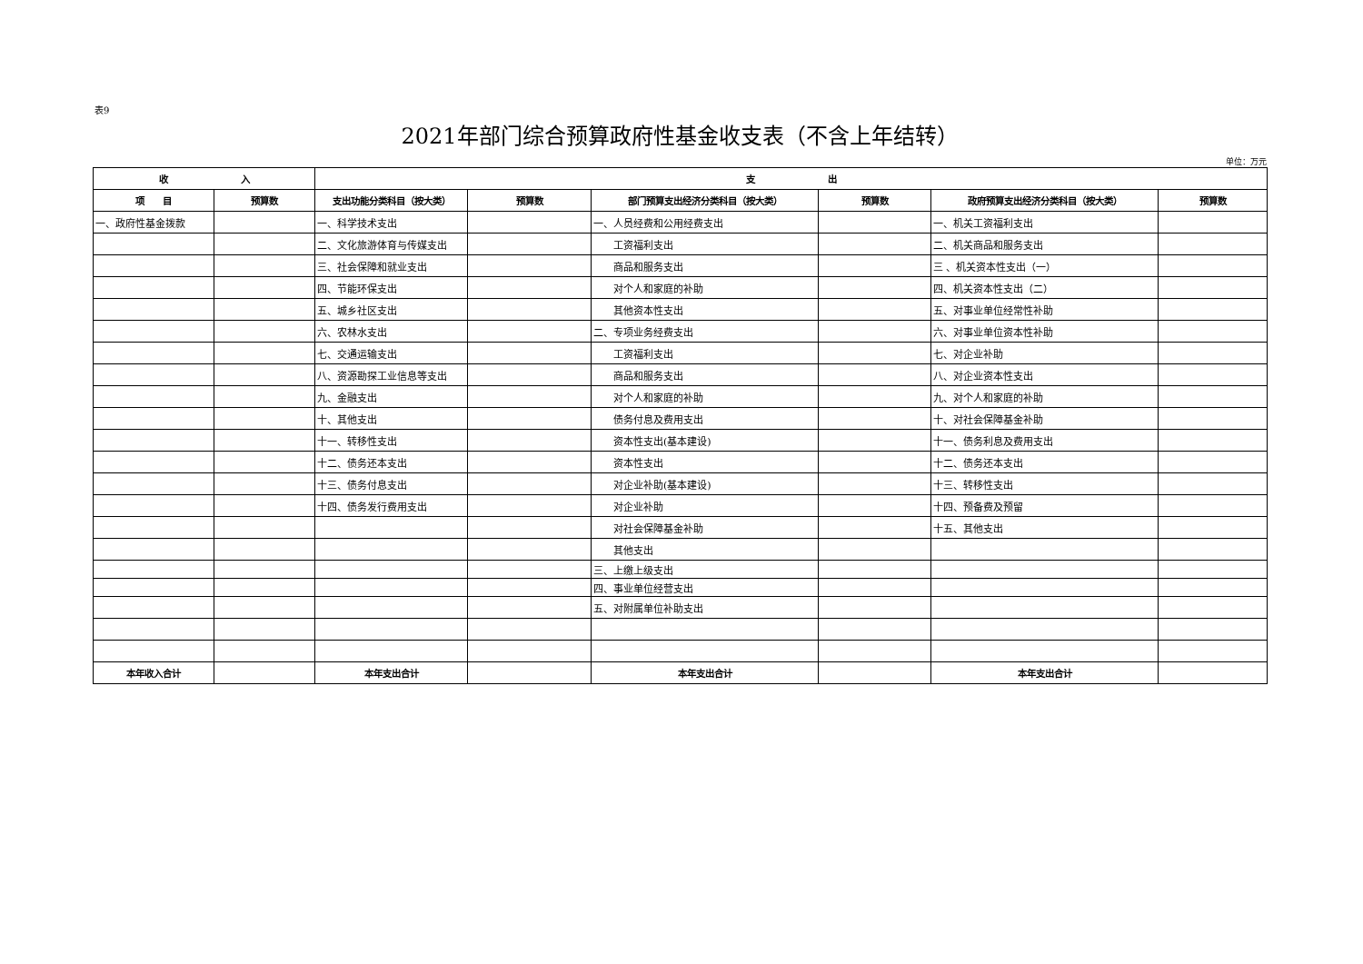表9
2021年部门综合预算政府性基金收支表（不含上年结转）
单位：万元
| 收 入 | | 支 出 | | | | | |
| --- | --- | --- | --- | --- | --- | --- | --- |
| 项 目 | 预算数 | 支出功能分类科目（按大类） | 预算数 | 部门预算支出经济分类科目（按大类） | 预算数 | 政府预算支出经济分类科目（按大类） | 预算数 |
| 一、政府性基金拨款 | | 一、科学技术支出 | | 一、人员经费和公用经费支出 | | 一、机关工资福利支出 | |
| | | 二、文化旅游体育与传媒支出 | | 工资福利支出 | | 二、机关商品和服务支出 | |
| | | 三、社会保障和就业支出 | | 商品和服务支出 | | 三 、机关资本性支出（一） | |
| | | 四、节能环保支出 | | 对个人和家庭的补助 | | 四、机关资本性支出（二） | |
| | | 五、城乡社区支出 | | 其他资本性支出 | | 五、对事业单位经常性补助 | |
| | | 六、农林水支出 | | 二、专项业务经费支出 | | 六、对事业单位资本性补助 | |
| | | 七、交通运输支出 | | 工资福利支出 | | 七、对企业补助 | |
| | | 八、资源勘探工业信息等支出 | | 商品和服务支出 | | 八、对企业资本性支出 | |
| | | 九、金融支出 | | 对个人和家庭的补助 | | 九、对个人和家庭的补助 | |
| | | 十、其他支出 | | 债务付息及费用支出 | | 十、对社会保障基金补助 | |
| | | 十一、转移性支出 | | 资本性支出(基本建设) | | 十一、债务利息及费用支出 | |
| | | 十二、债务还本支出 | | 资本性支出 | | 十二、债务还本支出 | |
| | | 十三、债务付息支出 | | 对企业补助(基本建设) | | 十三、转移性支出 | |
| | | 十四、债务发行费用支出 | | 对企业补助 | | 十四、预备费及预留 | |
| | | | | 对社会保障基金补助 | | 十五、其他支出 | |
| | | | | 其他支出 | | | |
| | | | | 三、上缴上级支出 | | | |
| | | | | 四、事业单位经营支出 | | | |
| | | | | 五、对附属单位补助支出 | | | |
| 本年收入合计 | | 本年支出合计 | | 本年支出合计 | | 本年支出合计 | |